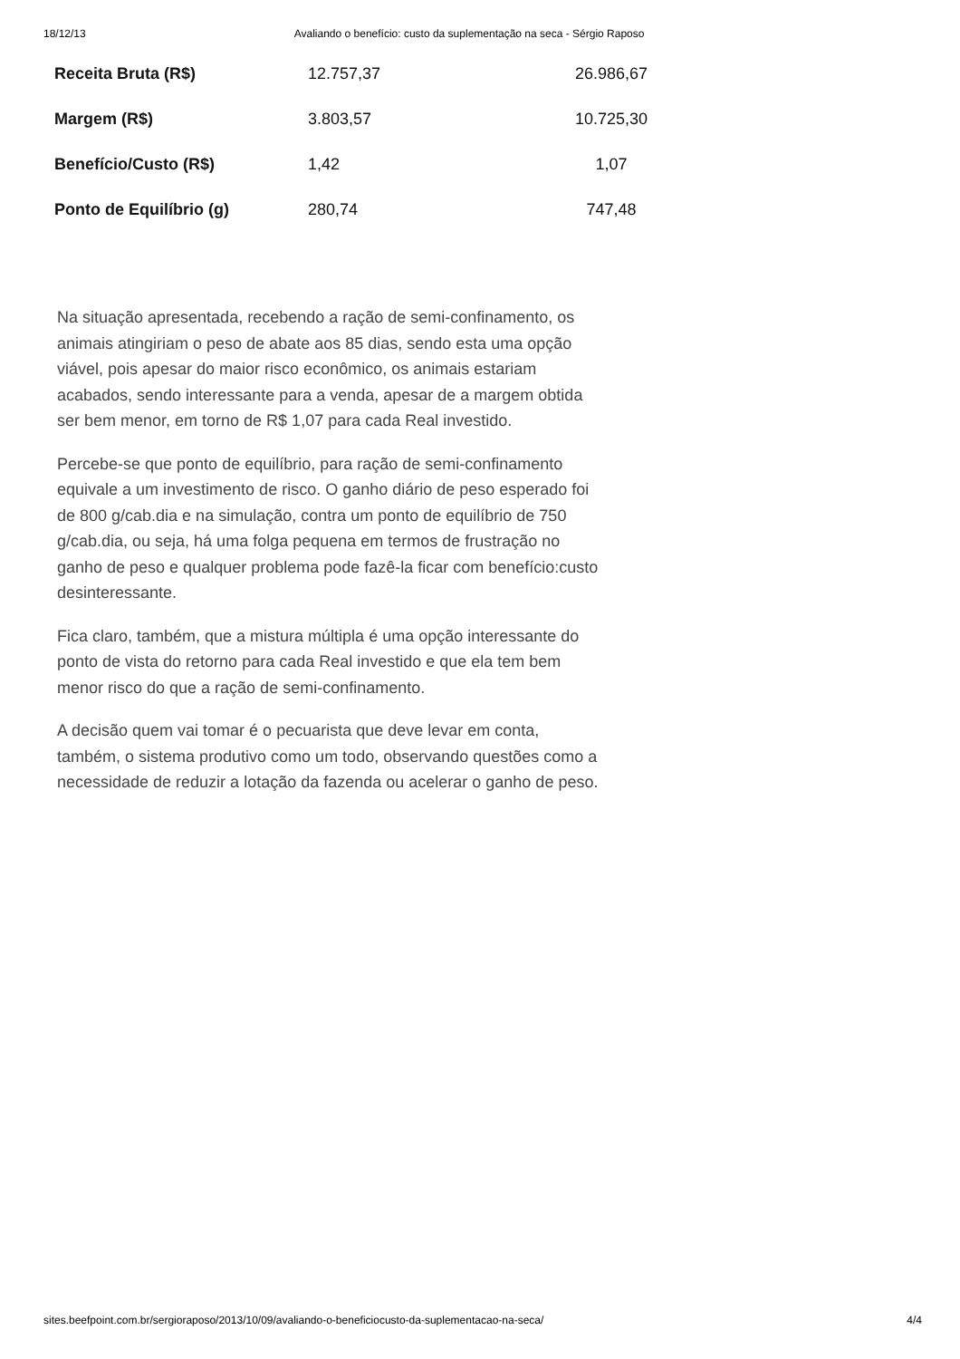18/12/13 Avaliando o benefício: custo da suplementação na seca - Sérgio Raposo
| Receita Bruta (R$) | 12.757,37 | 26.986,67 |
| Margem (R$) | 3.803,57 | 10.725,30 |
| Benefício/Custo (R$) | 1,42 | 1,07 |
| Ponto de Equilíbrio (g) | 280,74 | 747,48 |
Na situação apresentada, recebendo a ração de semi-confinamento, os animais atingiriam o peso de abate aos 85 dias, sendo esta uma opção viável, pois apesar do maior risco econômico, os animais estariam acabados, sendo interessante para a venda, apesar de a margem obtida ser bem menor, em torno de R$ 1,07 para cada Real investido.
Percebe-se que ponto de equilíbrio, para ração de semi-confinamento equivale a um investimento de risco. O ganho diário de peso esperado foi de 800 g/cab.dia e na simulação, contra um ponto de equilíbrio de 750 g/cab.dia, ou seja, há uma folga pequena em termos de frustração no ganho de peso e qualquer problema pode fazê-la ficar com benefício:custo desinteressante.
Fica claro, também, que a mistura múltipla é uma opção interessante do ponto de vista do retorno para cada Real investido e que ela tem bem menor risco do que a ração de semi-confinamento.
A decisão quem vai tomar é o pecuarista que deve levar em conta, também, o sistema produtivo como um todo, observando questões como a necessidade de reduzir a lotação da fazenda ou acelerar o ganho de peso.
sites.beefpoint.com.br/sergioraposo/2013/10/09/avaliando-o-beneficiocusto-da-suplementacao-na-seca/ 4/4